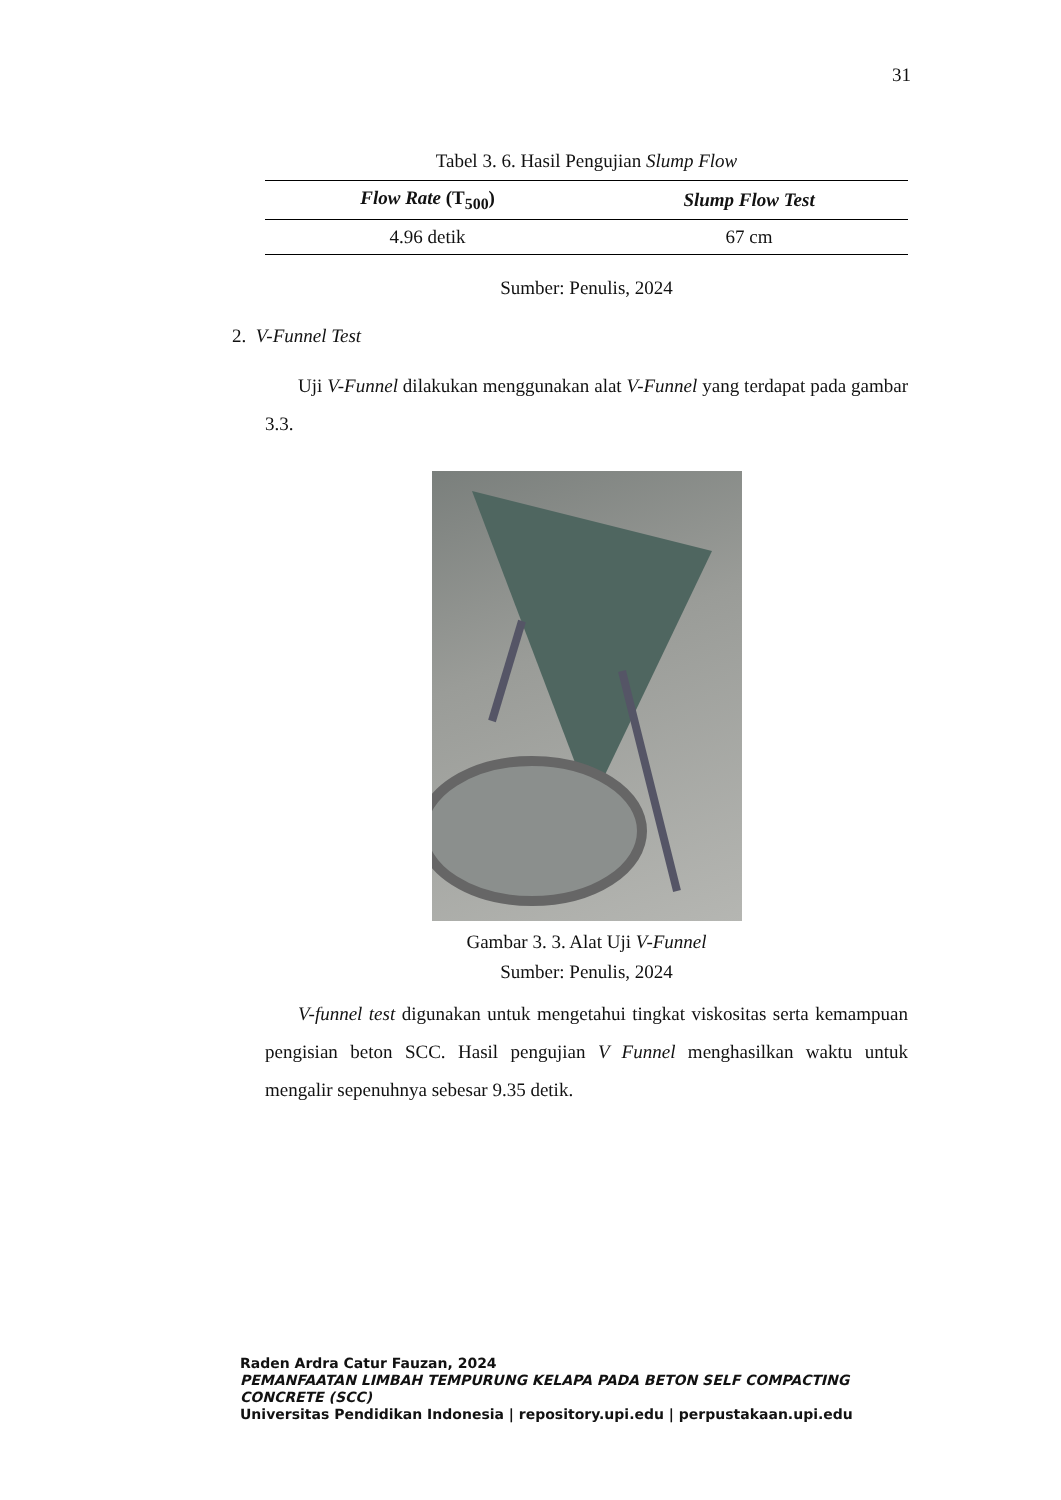31
Tabel 3. 6. Hasil Pengujian Slump Flow
| Flow Rate (T<sub>500</sub>) | Slump Flow Test |
| --- | --- |
| 4.96 detik | 67 cm |
Sumber: Penulis, 2024
2. V-Funnel Test
Uji V-Funnel dilakukan menggunakan alat V-Funnel yang terdapat pada gambar 3.3.
Gambar 3. 3. Alat Uji V-Funnel
Sumber: Penulis, 2024
V-funnel test digunakan untuk mengetahui tingkat viskositas serta kemampuan pengisian beton SCC. Hasil pengujian V Funnel menghasilkan waktu untuk mengalir sepenuhnya sebesar 9.35 detik.
Raden Ardra Catur Fauzan, 2024
PEMANFAATAN LIMBAH TEMPURUNG KELAPA PADA BETON SELF COMPACTING CONCRETE (SCC)
Universitas Pendidikan Indonesia | repository.upi.edu | perpustakaan.upi.edu